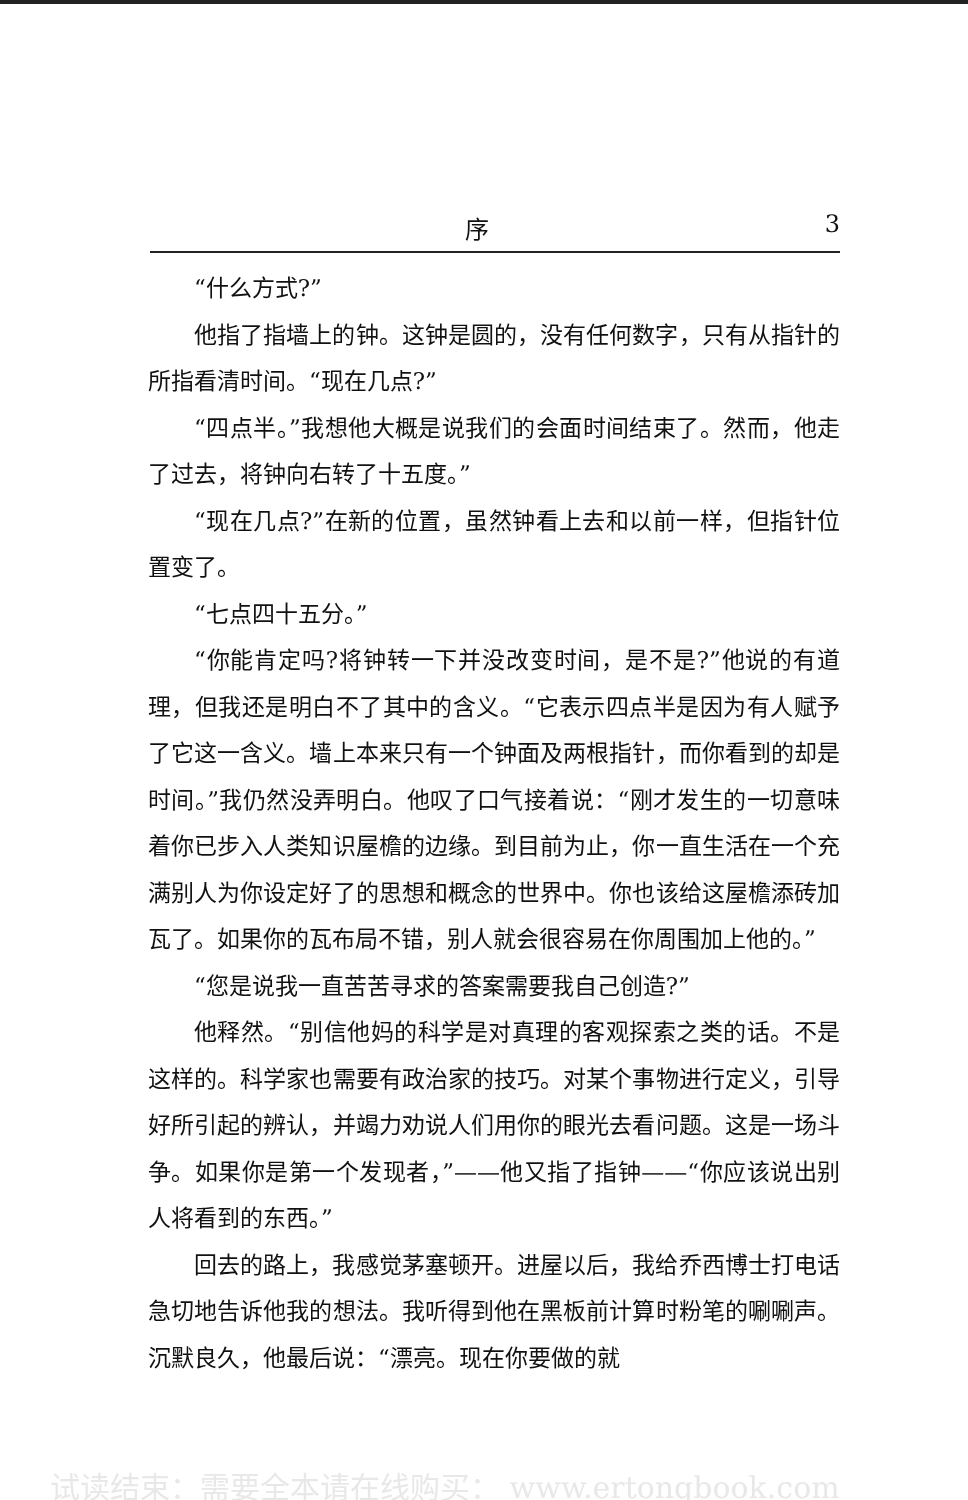序 3
“什么方式?”
他指了指墙上的钟。这钟是圆的，没有任何数字，只有从指针的所指看清时间。“现在几点?”
“四点半。”我想他大概是说我们的会面时间结束了。然而，他走了过去，将钟向右转了十五度。”
“现在几点?”在新的位置，虽然钟看上去和以前一样，但指针位置变了。
“七点四十五分。”
“你能肯定吗?将钟转一下并没改变时间，是不是?”他说的有道理，但我还是明白不了其中的含义。“它表示四点半是因为有人赋予了它这一含义。墙上本来只有一个钟面及两根指针，而你看到的却是时间。”我仍然没弄明白。他叹了口气接着说：“刚才发生的一切意味着你已步入人类知识屋檐的边缘。到目前为止，你一直生活在一个充满别人为你设定好了的思想和概念的世界中。你也该给这屋檐添砖加瓦了。如果你的瓦布局不错，别人就会很容易在你周围加上他的。”
“您是说我一直苦苦寻求的答案需要我自己创造?”
他释然。“别信他妈的科学是对真理的客观探索之类的话。不是这样的。科学家也需要有政治家的技巧。对某个事物进行定义，引导好所引起的辨认，并竭力劝说人们用你的眼光去看问题。这是一场斗争。如果你是第一个发现者，”——他又指了指钟——“你应该说出别人将看到的东西。”
回去的路上，我感觉茅塞顿开。进屋以后，我给乔西博士打电话急切地告诉他我的想法。我听得到他在黑板前计算时粉笔的唰唰声。沉默良久，他最后说：“漂亮。现在你要做的就
试读结束：需要全本请在线购买： www.ertongbook.com